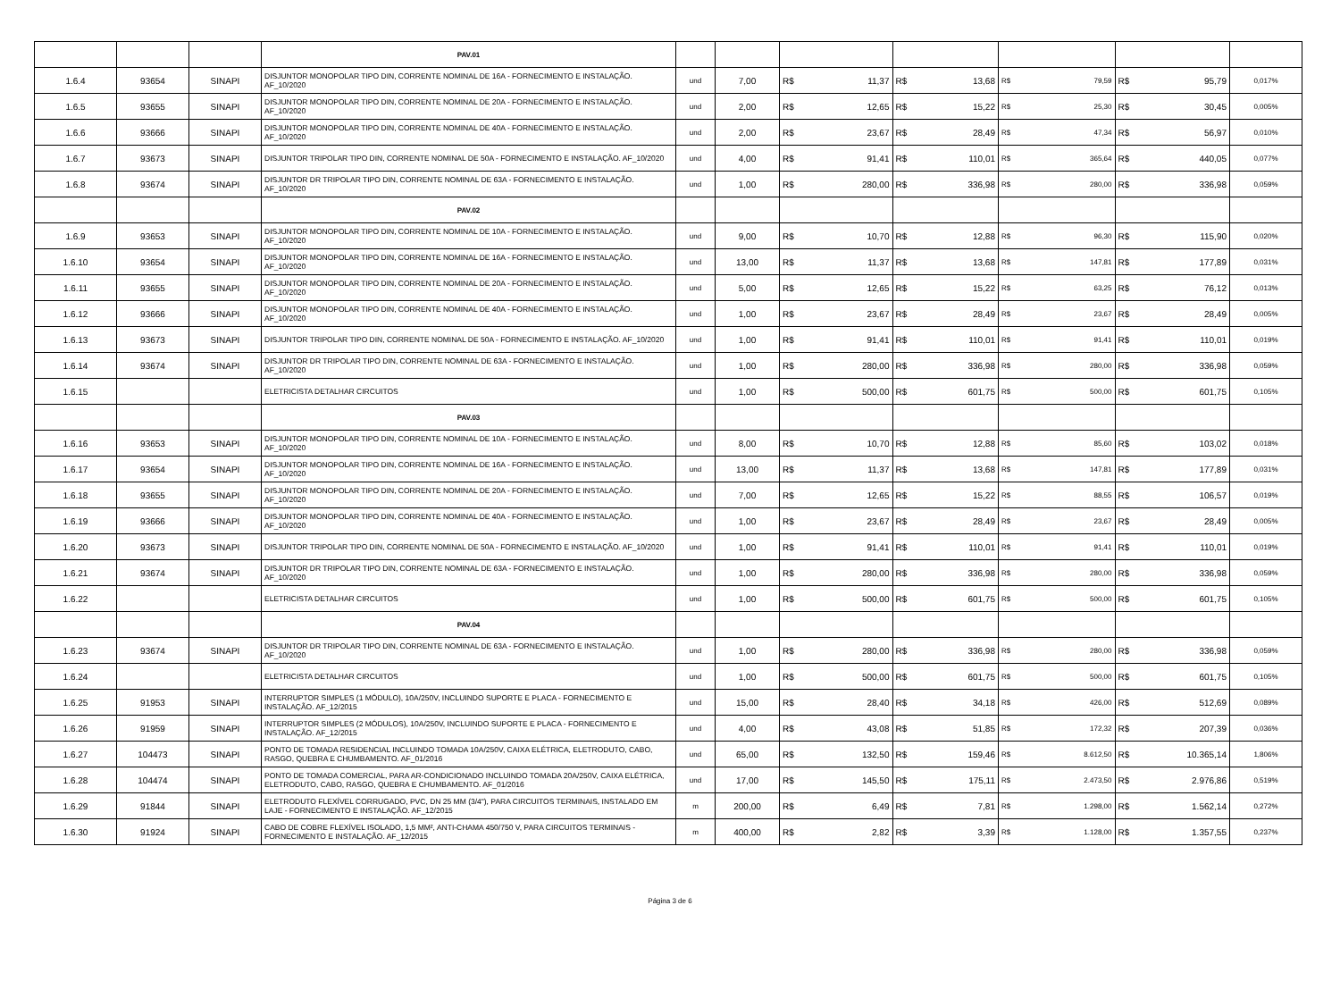| | | | PAV.01 | | | | | | | | | | | |
| 1.6.4 | 93654 | SINAPI | DISJUNTOR MONOPOLAR TIPO DIN, CORRENTE NOMINAL DE 16A - FORNECIMENTO E INSTALAÇÃO. AF_10/2020 | und | 7,00 | R$ | 11,37 | R$ | 13,68 | R$ | 79,59 | R$ | 95,79 | 0,017% |
| 1.6.5 | 93655 | SINAPI | DISJUNTOR MONOPOLAR TIPO DIN, CORRENTE NOMINAL DE 20A - FORNECIMENTO E INSTALAÇÃO. AF_10/2020 | und | 2,00 | R$ | 12,65 | R$ | 15,22 | R$ | 25,30 | R$ | 30,45 | 0,005% |
| 1.6.6 | 93666 | SINAPI | DISJUNTOR MONOPOLAR TIPO DIN, CORRENTE NOMINAL DE 40A - FORNECIMENTO E INSTALAÇÃO. AF_10/2020 | und | 2,00 | R$ | 23,67 | R$ | 28,49 | R$ | 47,34 | R$ | 56,97 | 0,010% |
| 1.6.7 | 93673 | SINAPI | DISJUNTOR TRIPOLAR TIPO DIN, CORRENTE NOMINAL DE 50A - FORNECIMENTO E INSTALAÇÃO. AF_10/2020 | und | 4,00 | R$ | 91,41 | R$ | 110,01 | R$ | 365,64 | R$ | 440,05 | 0,077% |
| 1.6.8 | 93674 | SINAPI | DISJUNTOR DR TRIPOLAR TIPO DIN, CORRENTE NOMINAL DE 63A - FORNECIMENTO E INSTALAÇÃO. AF_10/2020 | und | 1,00 | R$ | 280,00 | R$ | 336,98 | R$ | 280,00 | R$ | 336,98 | 0,059% |
| | | | PAV.02 | | | | | | | | | | | |
| 1.6.9 | 93653 | SINAPI | DISJUNTOR MONOPOLAR TIPO DIN, CORRENTE NOMINAL DE 10A - FORNECIMENTO E INSTALAÇÃO. AF_10/2020 | und | 9,00 | R$ | 10,70 | R$ | 12,88 | R$ | 96,30 | R$ | 115,90 | 0,020% |
| 1.6.10 | 93654 | SINAPI | DISJUNTOR MONOPOLAR TIPO DIN, CORRENTE NOMINAL DE 16A - FORNECIMENTO E INSTALAÇÃO. AF_10/2020 | und | 13,00 | R$ | 11,37 | R$ | 13,68 | R$ | 147,81 | R$ | 177,89 | 0,031% |
| 1.6.11 | 93655 | SINAPI | DISJUNTOR MONOPOLAR TIPO DIN, CORRENTE NOMINAL DE 20A - FORNECIMENTO E INSTALAÇÃO. AF_10/2020 | und | 5,00 | R$ | 12,65 | R$ | 15,22 | R$ | 63,25 | R$ | 76,12 | 0,013% |
| 1.6.12 | 93666 | SINAPI | DISJUNTOR MONOPOLAR TIPO DIN, CORRENTE NOMINAL DE 40A - FORNECIMENTO E INSTALAÇÃO. AF_10/2020 | und | 1,00 | R$ | 23,67 | R$ | 28,49 | R$ | 23,67 | R$ | 28,49 | 0,005% |
| 1.6.13 | 93673 | SINAPI | DISJUNTOR TRIPOLAR TIPO DIN, CORRENTE NOMINAL DE 50A - FORNECIMENTO E INSTALAÇÃO. AF_10/2020 | und | 1,00 | R$ | 91,41 | R$ | 110,01 | R$ | 91,41 | R$ | 110,01 | 0,019% |
| 1.6.14 | 93674 | SINAPI | DISJUNTOR DR TRIPOLAR TIPO DIN, CORRENTE NOMINAL DE 63A - FORNECIMENTO E INSTALAÇÃO. AF_10/2020 | und | 1,00 | R$ | 280,00 | R$ | 336,98 | R$ | 280,00 | R$ | 336,98 | 0,059% |
| 1.6.15 | | | ELETRICISTA DETALHAR CIRCUITOS | und | 1,00 | R$ | 500,00 | R$ | 601,75 | R$ | 500,00 | R$ | 601,75 | 0,105% |
| | | | PAV.03 | | | | | | | | | | | |
| 1.6.16 | 93653 | SINAPI | DISJUNTOR MONOPOLAR TIPO DIN, CORRENTE NOMINAL DE 10A - FORNECIMENTO E INSTALAÇÃO. AF_10/2020 | und | 8,00 | R$ | 10,70 | R$ | 12,88 | R$ | 85,60 | R$ | 103,02 | 0,018% |
| 1.6.17 | 93654 | SINAPI | DISJUNTOR MONOPOLAR TIPO DIN, CORRENTE NOMINAL DE 16A - FORNECIMENTO E INSTALAÇÃO. AF_10/2020 | und | 13,00 | R$ | 11,37 | R$ | 13,68 | R$ | 147,81 | R$ | 177,89 | 0,031% |
| 1.6.18 | 93655 | SINAPI | DISJUNTOR MONOPOLAR TIPO DIN, CORRENTE NOMINAL DE 20A - FORNECIMENTO E INSTALAÇÃO. AF_10/2020 | und | 7,00 | R$ | 12,65 | R$ | 15,22 | R$ | 88,55 | R$ | 106,57 | 0,019% |
| 1.6.19 | 93666 | SINAPI | DISJUNTOR MONOPOLAR TIPO DIN, CORRENTE NOMINAL DE 40A - FORNECIMENTO E INSTALAÇÃO. AF_10/2020 | und | 1,00 | R$ | 23,67 | R$ | 28,49 | R$ | 23,67 | R$ | 28,49 | 0,005% |
| 1.6.20 | 93673 | SINAPI | DISJUNTOR TRIPOLAR TIPO DIN, CORRENTE NOMINAL DE 50A - FORNECIMENTO E INSTALAÇÃO. AF_10/2020 | und | 1,00 | R$ | 91,41 | R$ | 110,01 | R$ | 91,41 | R$ | 110,01 | 0,019% |
| 1.6.21 | 93674 | SINAPI | DISJUNTOR DR TRIPOLAR TIPO DIN, CORRENTE NOMINAL DE 63A - FORNECIMENTO E INSTALAÇÃO. AF_10/2020 | und | 1,00 | R$ | 280,00 | R$ | 336,98 | R$ | 280,00 | R$ | 336,98 | 0,059% |
| 1.6.22 | | | ELETRICISTA DETALHAR CIRCUITOS | und | 1,00 | R$ | 500,00 | R$ | 601,75 | R$ | 500,00 | R$ | 601,75 | 0,105% |
| | | | PAV.04 | | | | | | | | | | | |
| 1.6.23 | 93674 | SINAPI | DISJUNTOR DR TRIPOLAR TIPO DIN, CORRENTE NOMINAL DE 63A - FORNECIMENTO E INSTALAÇÃO. AF_10/2020 | und | 1,00 | R$ | 280,00 | R$ | 336,98 | R$ | 280,00 | R$ | 336,98 | 0,059% |
| 1.6.24 | | | ELETRICISTA DETALHAR CIRCUITOS | und | 1,00 | R$ | 500,00 | R$ | 601,75 | R$ | 500,00 | R$ | 601,75 | 0,105% |
| 1.6.25 | 91953 | SINAPI | INTERRUPTOR SIMPLES (1 MÓDULO), 10A/250V, INCLUINDO SUPORTE E PLACA - FORNECIMENTO E INSTALAÇÃO. AF_12/2015 | und | 15,00 | R$ | 28,40 | R$ | 34,18 | R$ | 426,00 | R$ | 512,69 | 0,089% |
| 1.6.26 | 91959 | SINAPI | INTERRUPTOR SIMPLES (2 MÓDULOS), 10A/250V, INCLUINDO SUPORTE E PLACA - FORNECIMENTO E INSTALAÇÃO. AF_12/2015 | und | 4,00 | R$ | 43,08 | R$ | 51,85 | R$ | 172,32 | R$ | 207,39 | 0,036% |
| 1.6.27 | 104473 | SINAPI | PONTO DE TOMADA RESIDENCIAL INCLUINDO TOMADA 10A/250V, CAIXA ELÉTRICA, ELETRODUTO, CABO, RASGO, QUEBRA E CHUMBAMENTO. AF_01/2016 | und | 65,00 | R$ | 132,50 | R$ | 159,46 | R$ | 8.612,50 | R$ | 10.365,14 | 1,806% |
| 1.6.28 | 104474 | SINAPI | PONTO DE TOMADA COMERCIAL, PARA AR-CONDICIONADO INCLUINDO TOMADA 20A/250V, CAIXA ELÉTRICA, ELETRODUTO, CABO, RASGO, QUEBRA E CHUMBAMENTO. AF_01/2016 | und | 17,00 | R$ | 145,50 | R$ | 175,11 | R$ | 2.473,50 | R$ | 2.976,86 | 0,519% |
| 1.6.29 | 91844 | SINAPI | ELETRODUTO FLEXÍVEL CORRUGADO, PVC, DN 25 MM (3/4"), PARA CIRCUITOS TERMINAIS, INSTALADO EM LAJE - FORNECIMENTO E INSTALAÇÃO. AF_12/2015 | m | 200,00 | R$ | 6,49 | R$ | 7,81 | R$ | 1.298,00 | R$ | 1.562,14 | 0,272% |
| 1.6.30 | 91924 | SINAPI | CABO DE COBRE FLEXÍVEL ISOLADO, 1,5 MM², ANTI-CHAMA 450/750 V, PARA CIRCUITOS TERMINAIS - FORNECIMENTO E INSTALAÇÃO. AF_12/2015 | m | 400,00 | R$ | 2,82 | R$ | 3,39 | R$ | 1.128,00 | R$ | 1.357,55 | 0,237% |
Página 3 de 6